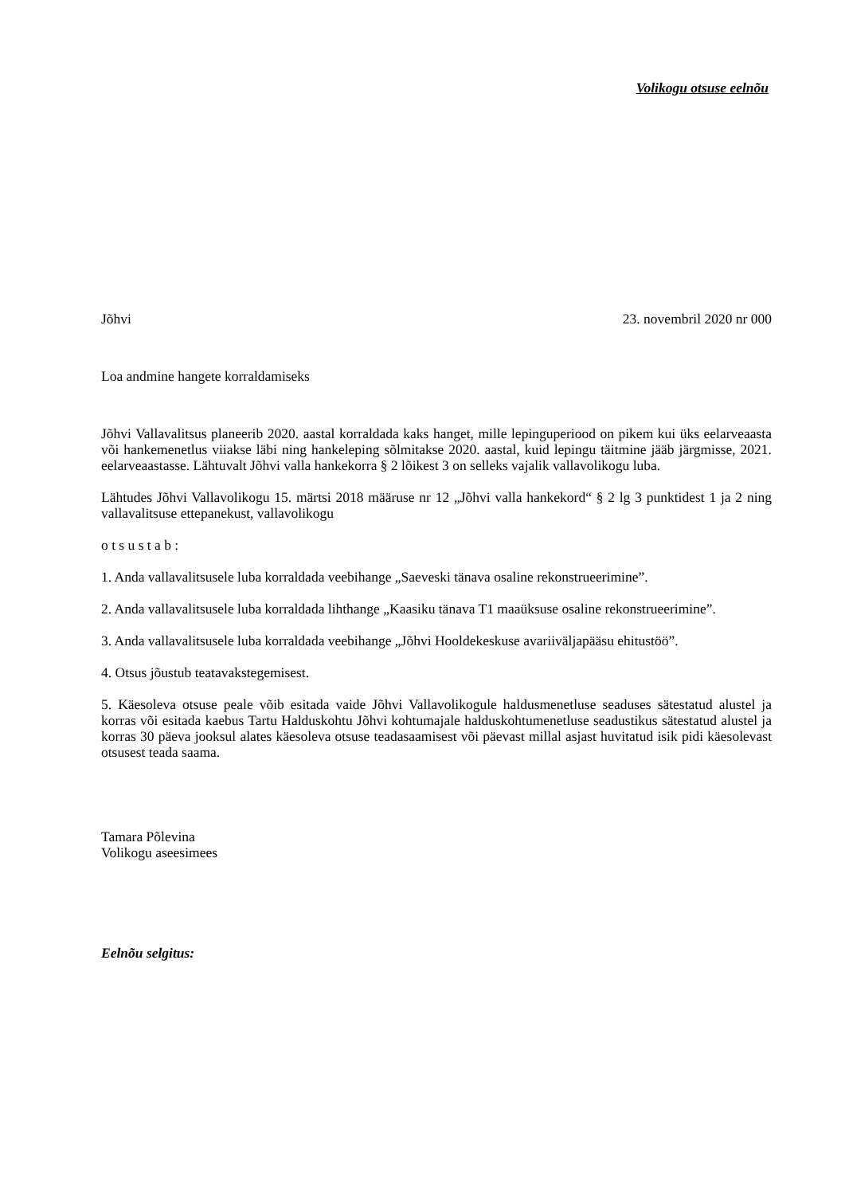Volikogu otsuse eelnõu
Jõhvi 23. novembril 2020 nr 000
Loa andmine hangete korraldamiseks
Jõhvi Vallavalitsus planeerib 2020. aastal korraldada kaks hanget, mille lepinguperiood on pikem kui üks eelarveaasta või hankemenetlus viiakse läbi ning hankeleping sõlmitakse 2020. aastal, kuid lepingu täitmine jääb järgmisse, 2021. eelarveaastasse. Lähtuvalt Jõhvi valla hankekorra § 2 lõikest 3 on selleks vajalik vallavolikogu luba.
Lähtudes Jõhvi Vallavolikogu 15. märtsi 2018 määruse nr 12 „Jõhvi valla hankekord“ § 2 lg 3 punktidest 1 ja 2 ning vallavalitsuse ettepanekust, vallavolikogu
o t s u s t a b :
1. Anda vallavalitsusele luba korraldada veebihange „Saeveski tänava osaline rekonstrueerimine”.
2. Anda vallavalitsusele luba korraldada lihthange „Kaasiku tänava T1 maaüksuse osaline rekonstrueerimine”.
3. Anda vallavalitsusele luba korraldada veebihange „Jõhvi Hooldekeskuse avariiväljapääsu ehitustöö”.
4. Otsus jõustub teatavakstegemisest.
5. Käesoleva otsuse peale võib esitada vaide Jõhvi Vallavolikogule haldusmenetluse seaduses sätestatud alustel ja korras või esitada kaebus Tartu Halduskohtu Jõhvi kohtumajale halduskohtumenetluse seadustikus sätestatud alustel ja korras 30 päeva jooksul alates käesoleva otsuse teadasaamisest või päevast millal asjast huvitatud isik pidi käesolevast otsusest teada saama.
Tamara Põlevina
Volikogu aseesimees
Eelnõu selgitus: